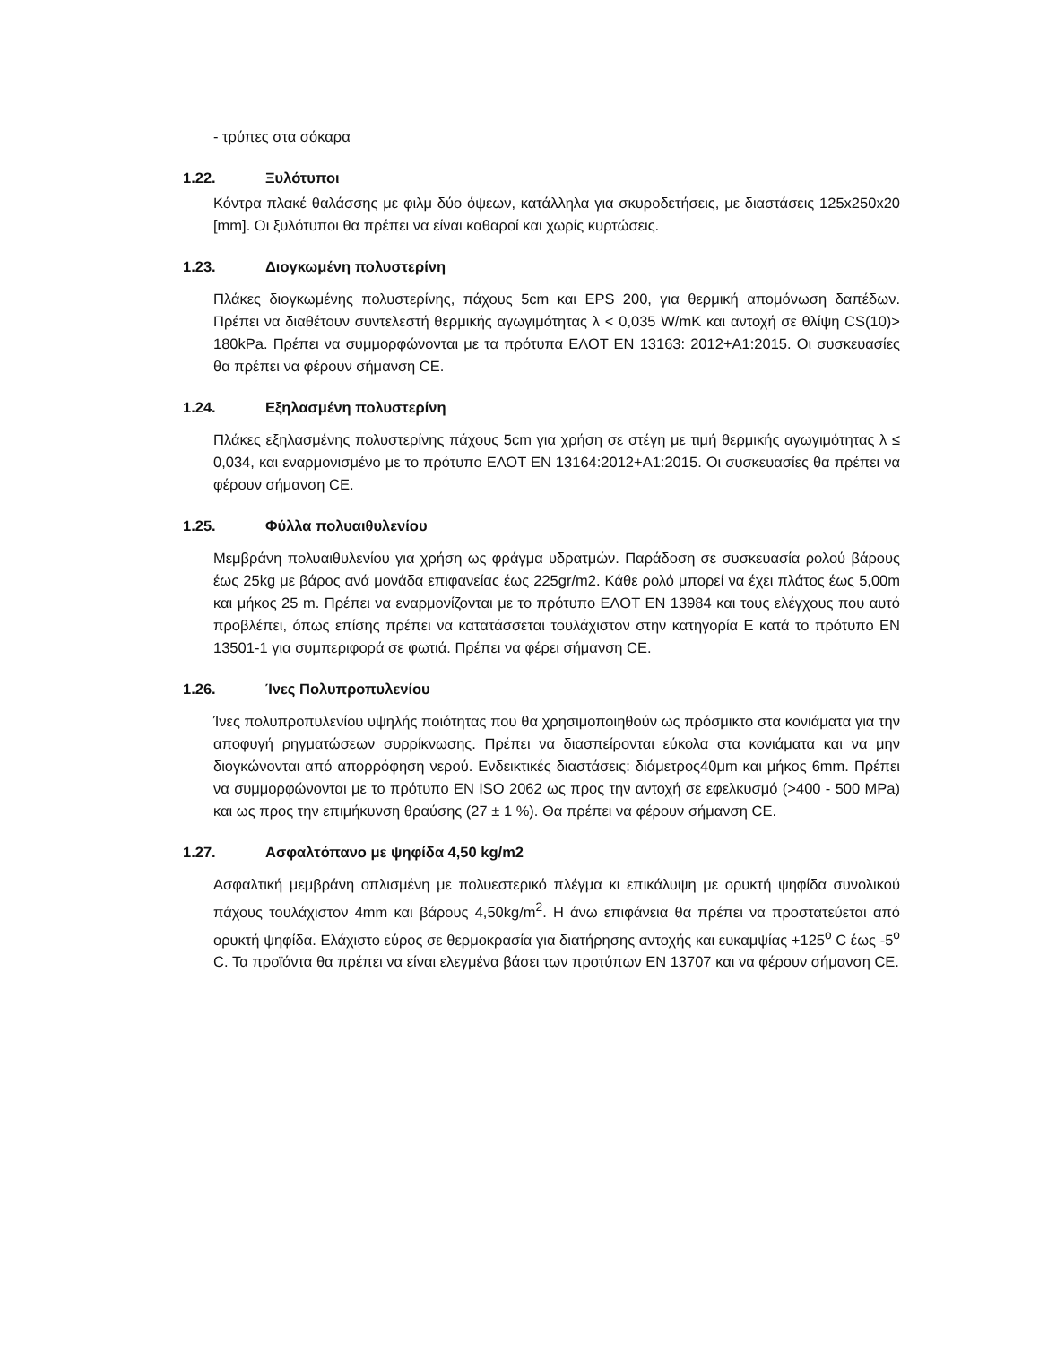- τρύπες στα σόκαρα
1.22. Ξυλότυποι
Κόντρα πλακέ θαλάσσης με φιλμ δύο όψεων, κατάλληλα για σκυροδετήσεις, με διαστάσεις 125x250x20 [mm]. Οι ξυλότυποι θα πρέπει να είναι καθαροί και χωρίς κυρτώσεις.
1.23. Διογκωμένη πολυστερίνη
Πλάκες διογκωμένης πολυστερίνης, πάχους 5cm και EPS 200, για θερμική απομόνωση δαπέδων. Πρέπει να διαθέτουν συντελεστή θερμικής αγωγιμότητας λ < 0,035 W/mK και αντοχή σε θλίψη CS(10)> 180kPa. Πρέπει να συμμορφώνονται με τα πρότυπα ΕΛΟΤ ΕΝ 13163: 2012+Α1:2015. Οι συσκευασίες θα πρέπει να φέρουν σήμανση CE.
1.24. Εξηλασμένη πολυστερίνη
Πλάκες εξηλασμένης πολυστερίνης πάχους 5cm για χρήση σε στέγη με τιμή θερμικής αγωγιμότητας λ ≤ 0,034, και εναρμονισμένο με το πρότυπο ΕΛΟΤ ΕΝ 13164:2012+Α1:2015. Οι συσκευασίες θα πρέπει να φέρουν σήμανση CE.
1.25. Φύλλα πολυαιθυλενίου
Μεμβράνη πολυαιθυλενίου για χρήση ως φράγμα υδρατμών. Παράδοση σε συσκευασία ρολού βάρους έως 25kg με βάρος ανά μονάδα επιφανείας έως 225gr/m2. Κάθε ρολό μπορεί να έχει πλάτος έως 5,00m και μήκος 25 m. Πρέπει να εναρμονίζονται με το πρότυπο ΕΛΟΤ ΕΝ 13984 και τους ελέγχους που αυτό προβλέπει, όπως επίσης πρέπει να κατατάσσεται τουλάχιστον στην κατηγορία Ε κατά το πρότυπο ΕΝ 13501-1 για συμπεριφορά σε φωτιά. Πρέπει να φέρει σήμανση CE.
1.26. Ίνες Πολυπροπυλενίου
Ίνες πολυπροπυλενίου υψηλής ποιότητας που θα χρησιμοποιηθούν ως πρόσμικτο στα κονιάματα για την αποφυγή ρηγματώσεων συρρίκνωσης. Πρέπει να διασπείρονται εύκολα στα κονιάματα και να μην διογκώνονται από απορρόφηση νερού. Ενδεικτικές διαστάσεις: διάμετρος40μm και μήκος 6mm. Πρέπει να συμμορφώνονται με το πρότυπο EN ISO 2062 ως προς την αντοχή σε εφελκυσμό (>400 - 500 MPa) και ως προς την επιμήκυνση θραύσης (27 ± 1 %). Θα πρέπει να φέρουν σήμανση CE.
1.27. Ασφαλτόπανο με ψηφίδα 4,50 kg/m2
Ασφαλτική μεμβράνη οπλισμένη με πολυεστερικό πλέγμα κι επικάλυψη με ορυκτή ψηφίδα συνολικού πάχους τουλάχιστον 4mm και βάρους 4,50kg/m<sup>2</sup>. Η άνω επιφάνεια θα πρέπει να προστατεύεται από ορυκτή ψηφίδα. Ελάχιστο εύρος σε θερμοκρασία για διατήρησης αντοχής και ευκαμψίας +125<sup>ο</sup> C έως -5<sup>ο</sup> C. Τα προϊόντα θα πρέπει να είναι ελεγμένα βάσει των προτύπων ΕΝ 13707 και να φέρουν σήμανση CE.